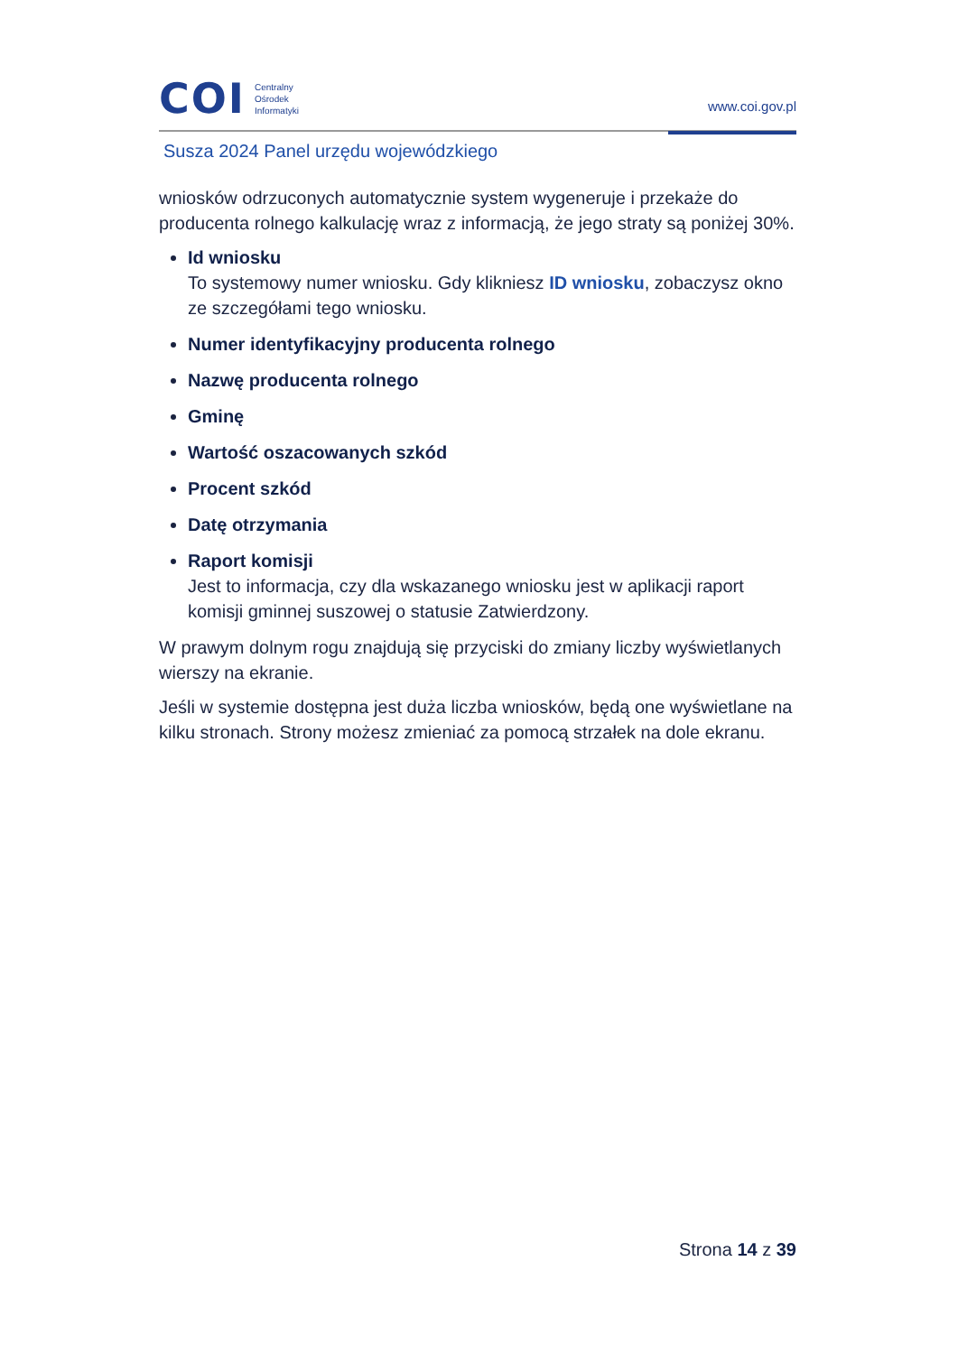COI
Centralny
Ośrodek
Informatyki
www.coi.gov.pl
Susza 2024 Panel urzędu wojewódzkiego
wniosków odrzuconych automatycznie system wygeneruje i przekaże do producenta rolnego kalkulację wraz z informacją, że jego straty są poniżej 30%.
Id wniosku
To systemowy numer wniosku. Gdy klikniesz ID wniosku, zobaczysz okno ze szczegółami tego wniosku.
Numer identyfikacyjny producenta rolnego
Nazwę producenta rolnego
Gminę
Wartość oszacowanych szkód
Procent szkód
Datę otrzymania
Raport komisji
Jest to informacja, czy dla wskazanego wniosku jest w aplikacji raport komisji gminnej suszowej o statusie Zatwierdzony.
W prawym dolnym rogu znajdują się przyciski do zmiany liczby wyświetlanych wierszy na ekranie.
Jeśli w systemie dostępna jest duża liczba wniosków, będą one wyświetlane na kilku stronach. Strony możesz zmieniać za pomocą strzałek na dole ekranu.
Strona 14 z 39